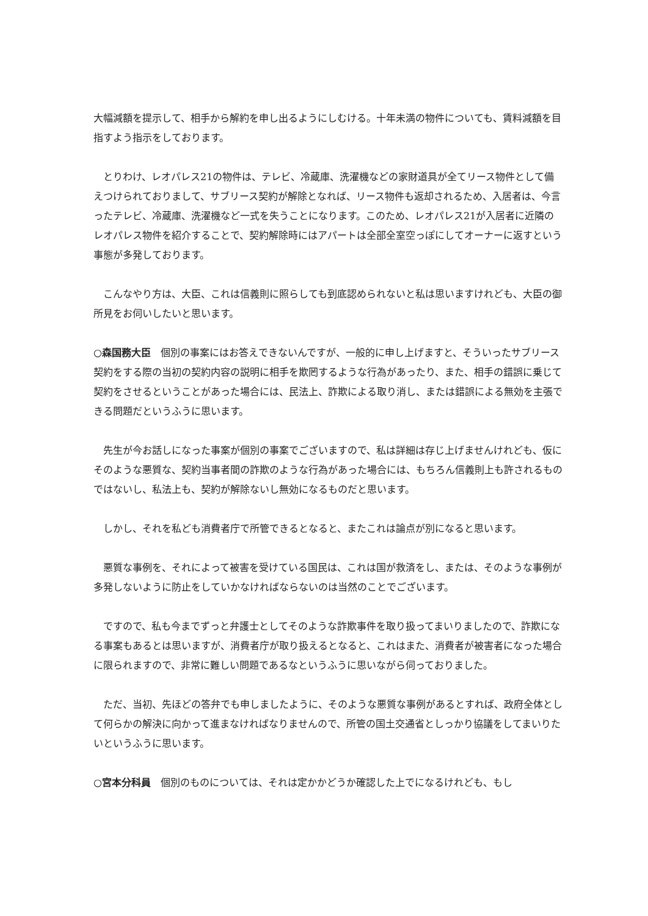大幅減額を提示して、相手から解約を申し出るようにしむける。十年未満の物件についても、賃料減額を目指すよう指示をしております。
　とりわけ、レオパレス21の物件は、テレビ、冷蔵庫、洗濯機などの家財道具が全てリース物件として備えつけられておりまして、サブリース契約が解除となれば、リース物件も返却されるため、入居者は、今言ったテレビ、冷蔵庫、洗濯機など一式を失うことになります。このため、レオパレス21が入居者に近隣のレオパレス物件を紹介することで、契約解除時にはアパートは全部全室空っぽにしてオーナーに返すという事態が多発しております。
　こんなやり方は、大臣、これは信義則に照らしても到底認められないと私は思いますけれども、大臣の御所見をお伺いしたいと思います。
○森国務大臣　個別の事案にはお答えできないんですが、一般的に申し上げますと、そういったサブリース契約をする際の当初の契約内容の説明に相手を欺罔するような行為があったり、また、相手の錯誤に乗じて契約をさせるということがあった場合には、民法上、詐欺による取り消し、または錯誤による無効を主張できる問題だというふうに思います。
　先生が今お話しになった事案が個別の事案でございますので、私は詳細は存じ上げませんけれども、仮にそのような悪質な、契約当事者間の詐欺のような行為があった場合には、もちろん信義則上も許されるものではないし、私法上も、契約が解除ないし無効になるものだと思います。
　しかし、それを私ども消費者庁で所管できるとなると、またこれは論点が別になると思います。
　悪質な事例を、それによって被害を受けている国民は、これは国が救済をし、または、そのような事例が多発しないように防止をしていかなければならないのは当然のことでございます。
　ですので、私も今までずっと弁護士としてそのような詐欺事件を取り扱ってまいりましたので、詐欺になる事案もあるとは思いますが、消費者庁が取り扱えるとなると、これはまた、消費者が被害者になった場合に限られますので、非常に難しい問題であるなというふうに思いながら伺っておりました。
　ただ、当初、先ほどの答弁でも申しましたように、そのような悪質な事例があるとすれば、政府全体として何らかの解決に向かって進まなければなりませんので、所管の国土交通省としっかり協議をしてまいりたいというふうに思います。
○宮本分科員　個別のものについては、それは定かかどうか確認した上でになるけれども、もし